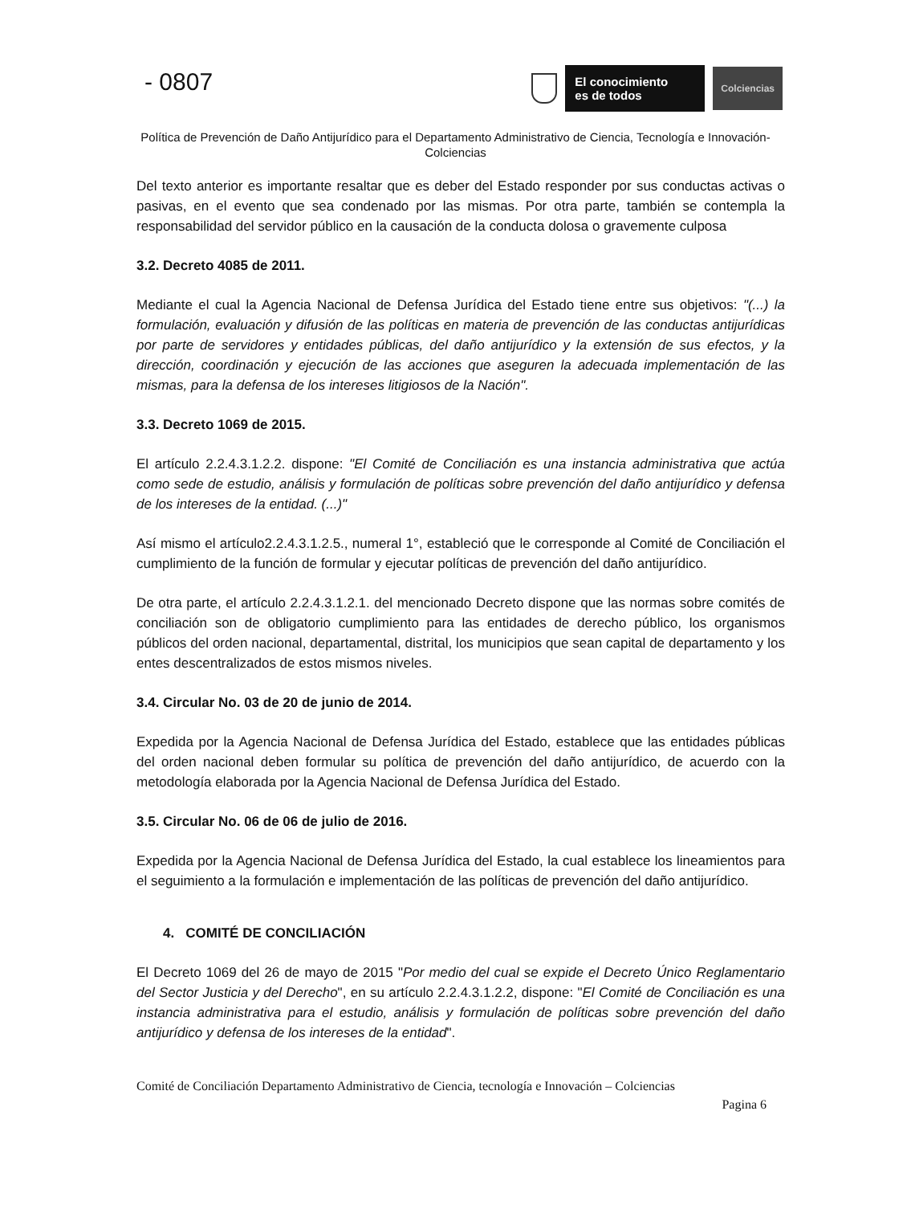- 0807
El conocimiento
es de todos
Colciencias
Política de Prevención de Daño Antijurídico para el Departamento Administrativo de Ciencia, Tecnología e Innovación- Colciencias
Del texto anterior es importante resaltar que es deber del Estado responder por sus conductas activas o pasivas, en el evento que sea condenado por las mismas. Por otra parte, también se contempla la responsabilidad del servidor público en la causación de la conducta dolosa o gravemente culposa
3.2. Decreto 4085 de 2011.
Mediante el cual la Agencia Nacional de Defensa Jurídica del Estado tiene entre sus objetivos: "(...) la formulación, evaluación y difusión de las políticas en materia de prevención de las conductas antijurídicas por parte de servidores y entidades públicas, del daño antijurídico y la extensión de sus efectos, y la dirección, coordinación y ejecución de las acciones que aseguren la adecuada implementación de las mismas, para la defensa de los intereses litigiosos de la Nación".
3.3. Decreto 1069 de 2015.
El artículo 2.2.4.3.1.2.2. dispone: "El Comité de Conciliación es una instancia administrativa que actúa como sede de estudio, análisis y formulación de políticas sobre prevención del daño antijurídico y defensa de los intereses de la entidad. (...)"
Así mismo el artículo2.2.4.3.1.2.5., numeral 1°, estableció que le corresponde al Comité de Conciliación el cumplimiento de la función de formular y ejecutar políticas de prevención del daño antijurídico.
De otra parte, el artículo 2.2.4.3.1.2.1. del mencionado Decreto dispone que las normas sobre comités de conciliación son de obligatorio cumplimiento para las entidades de derecho público, los organismos públicos del orden nacional, departamental, distrital, los municipios que sean capital de departamento y los entes descentralizados de estos mismos niveles.
3.4. Circular No. 03 de 20 de junio de 2014.
Expedida por la Agencia Nacional de Defensa Jurídica del Estado, establece que las entidades públicas del orden nacional deben formular su política de prevención del daño antijurídico, de acuerdo con la metodología elaborada por la Agencia Nacional de Defensa Jurídica del Estado.
3.5. Circular No. 06 de 06 de julio de 2016.
Expedida por la Agencia Nacional de Defensa Jurídica del Estado, la cual establece los lineamientos para el seguimiento a la formulación e implementación de las políticas de prevención del daño antijurídico.
4. COMITÉ DE CONCILIACIÓN
El Decreto 1069 del 26 de mayo de 2015 "Por medio del cual se expide el Decreto Único Reglamentario del Sector Justicia y del Derecho", en su artículo 2.2.4.3.1.2.2, dispone: "El Comité de Conciliación es una instancia administrativa para el estudio, análisis y formulación de políticas sobre prevención del daño antijurídico y defensa de los intereses de la entidad".
Comité de Conciliación Departamento Administrativo de Ciencia, tecnología e Innovación – Colciencias
Pagina 6